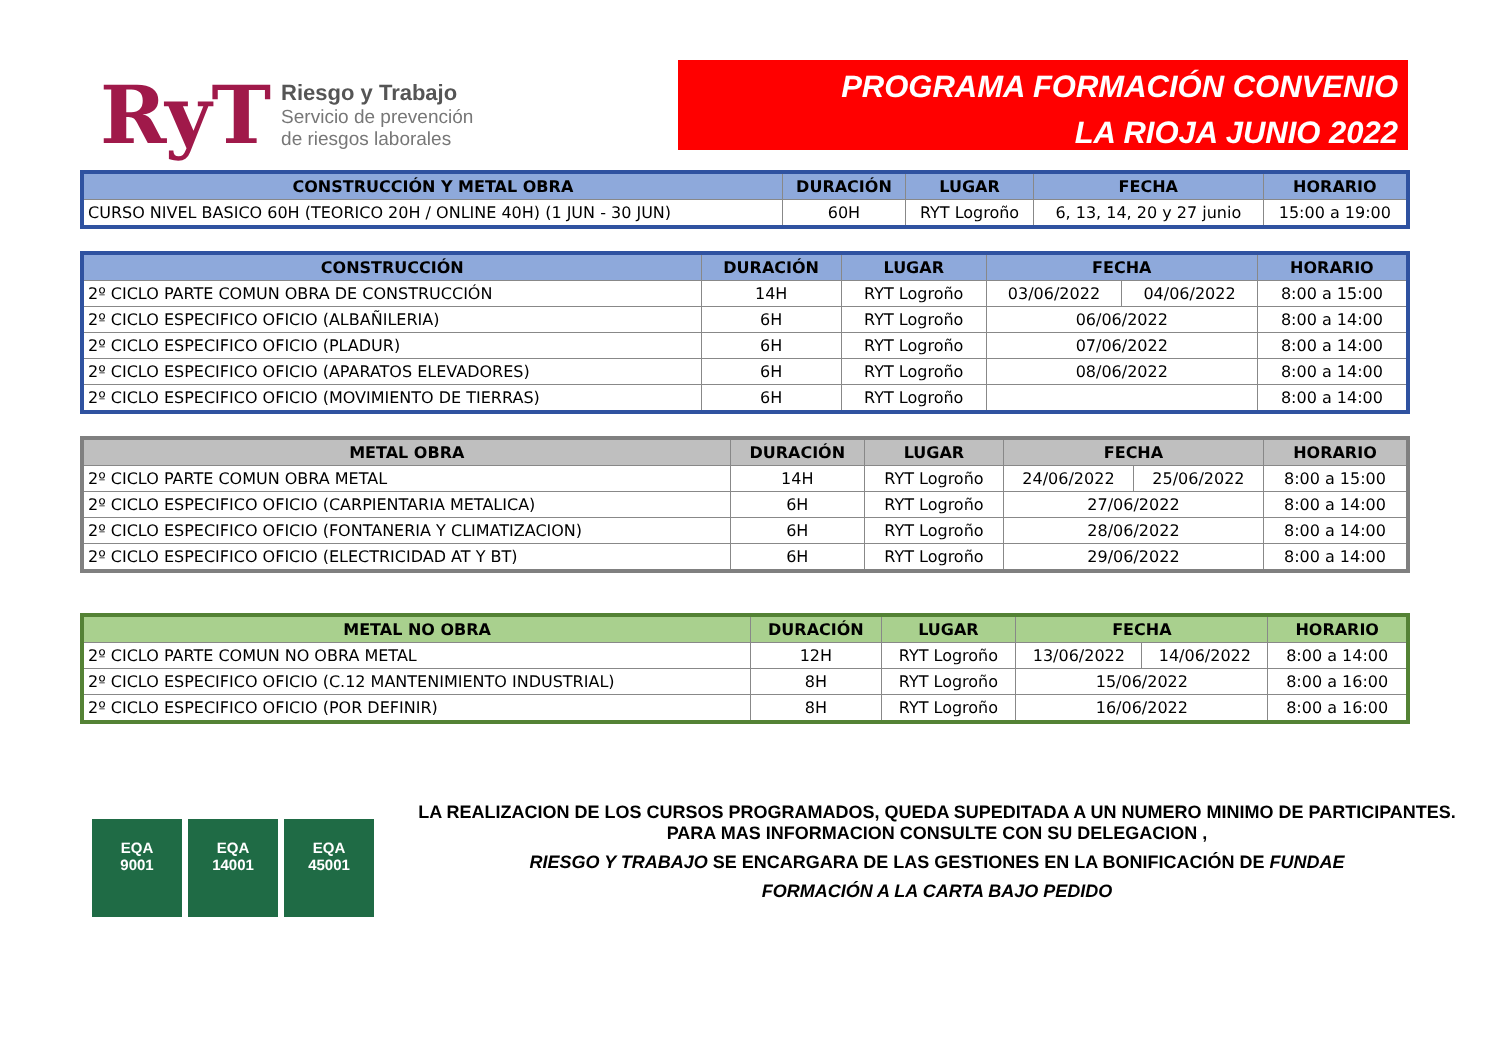RyT
Riesgo y Trabajo
Servicio de prevención
de riesgos laborales
PROGRAMA FORMACIÓN CONVENIO
LA RIOJA JUNIO 2022
| CONSTRUCCIÓN Y METAL OBRA | DURACIÓN | LUGAR | FECHA | HORARIO |
| --- | --- | --- | --- | --- |
| CURSO NIVEL BASICO 60H (TEORICO 20H / ONLINE 40H) (1 JUN - 30 JUN) | 60H | RYT Logroño | 6, 13, 14, 20 y 27 junio | 15:00 a 19:00 |
| CONSTRUCCIÓN | DURACIÓN | LUGAR | FECHA | | HORARIO |
| --- | --- | --- | --- | --- | --- |
| 2º CICLO PARTE COMUN OBRA DE CONSTRUCCIÓN | 14H | RYT Logroño | 03/06/2022 | 04/06/2022 | 8:00 a 15:00 |
| 2º CICLO ESPECIFICO OFICIO (ALBAÑILERIA) | 6H | RYT Logroño | 06/06/2022 | | 8:00 a 14:00 |
| 2º CICLO ESPECIFICO OFICIO (PLADUR) | 6H | RYT Logroño | 07/06/2022 | | 8:00 a 14:00 |
| 2º CICLO ESPECIFICO OFICIO (APARATOS ELEVADORES) | 6H | RYT Logroño | 08/06/2022 | | 8:00 a 14:00 |
| 2º CICLO ESPECIFICO OFICIO (MOVIMIENTO DE TIERRAS) | 6H | RYT Logroño | | | 8:00 a 14:00 |
| METAL OBRA | DURACIÓN | LUGAR | FECHA | | HORARIO |
| --- | --- | --- | --- | --- | --- |
| 2º CICLO PARTE COMUN OBRA METAL | 14H | RYT Logroño | 24/06/2022 | 25/06/2022 | 8:00 a 15:00 |
| 2º CICLO ESPECIFICO OFICIO (CARPIENTARIA METALICA) | 6H | RYT Logroño | 27/06/2022 | | 8:00 a 14:00 |
| 2º CICLO ESPECIFICO OFICIO (FONTANERIA Y CLIMATIZACION) | 6H | RYT Logroño | 28/06/2022 | | 8:00 a 14:00 |
| 2º CICLO ESPECIFICO OFICIO (ELECTRICIDAD AT Y BT) | 6H | RYT Logroño | 29/06/2022 | | 8:00 a 14:00 |
| METAL NO OBRA | DURACIÓN | LUGAR | FECHA | | HORARIO |
| --- | --- | --- | --- | --- | --- |
| 2º CICLO PARTE COMUN NO OBRA METAL | 12H | RYT Logroño | 13/06/2022 | 14/06/2022 | 8:00 a 14:00 |
| 2º CICLO ESPECIFICO OFICIO (C.12 MANTENIMIENTO INDUSTRIAL) | 8H | RYT Logroño | 15/06/2022 | | 8:00 a 16:00 |
| 2º CICLO ESPECIFICO OFICIO (POR DEFINIR) | 8H | RYT Logroño | 16/06/2022 | | 8:00 a 16:00 |
EQA
9001
EQA
14001
EQA
45001
LA REALIZACION DE LOS CURSOS PROGRAMADOS, QUEDA SUPEDITADA A UN NUMERO MINIMO DE PARTICIPANTES.
PARA MAS INFORMACION CONSULTE CON SU DELEGACION ,
RIESGO Y TRABAJO SE ENCARGARA DE LAS GESTIONES EN LA BONIFICACIÓN DE FUNDAE
FORMACIÓN A LA CARTA BAJO PEDIDO